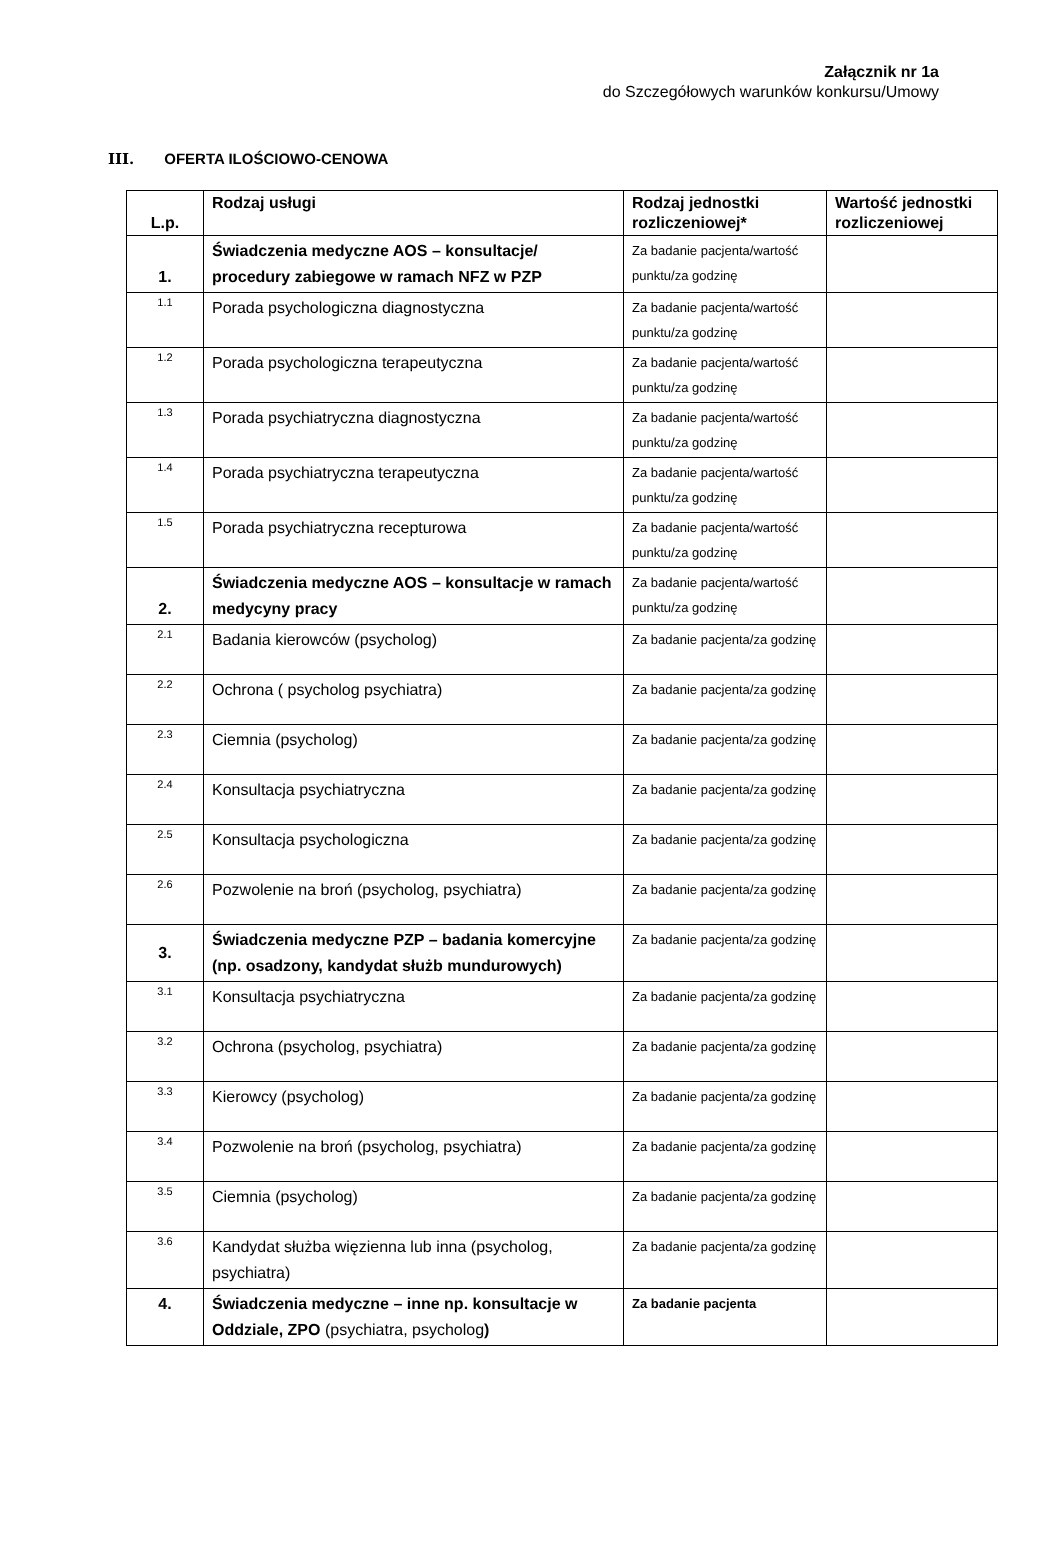Załącznik nr 1a
do Szczegółowych warunków konkursu/Umowy
III. OFERTA ILOŚCIOWO-CENOWA
| L.p. | Rodzaj usługi | Rodzaj jednostki rozliczeniowej* | Wartość jednostki rozliczeniowej |
| --- | --- | --- | --- |
| 1. | Świadczenia medyczne AOS – konsultacje/ procedury zabiegowe w ramach NFZ w PZP | Za badanie pacjenta/wartość punktu/za godzinę | |
| 1.1 | Porada psychologiczna diagnostyczna | Za badanie pacjenta/wartość punktu/za godzinę | |
| 1.2 | Porada psychologiczna terapeutyczna | Za badanie pacjenta/wartość punktu/za godzinę | |
| 1.3 | Porada psychiatryczna diagnostyczna | Za badanie pacjenta/wartość punktu/za godzinę | |
| 1.4 | Porada psychiatryczna terapeutyczna | Za badanie pacjenta/wartość punktu/za godzinę | |
| 1.5 | Porada psychiatryczna recepturowa | Za badanie pacjenta/wartość punktu/za godzinę | |
| 2. | Świadczenia medyczne AOS – konsultacje w ramach medycyny pracy | Za badanie pacjenta/wartość punktu/za godzinę | |
| 2.1 | Badania kierowców (psycholog) | Za badanie pacjenta/za godzinę | |
| 2.2 | Ochrona ( psycholog psychiatra) | Za badanie pacjenta/za godzinę | |
| 2.3 | Ciemnia (psycholog) | Za badanie pacjenta/za godzinę | |
| 2.4 | Konsultacja psychiatryczna | Za badanie pacjenta/za godzinę | |
| 2.5 | Konsultacja psychologiczna | Za badanie pacjenta/za godzinę | |
| 2.6 | Pozwolenie na broń (psycholog, psychiatra) | Za badanie pacjenta/za godzinę | |
| 3. | Świadczenia medyczne PZP – badania komercyjne (np. osadzony, kandydat służb mundurowych) | Za badanie pacjenta/za godzinę | |
| 3.1 | Konsultacja psychiatryczna | Za badanie pacjenta/za godzinę | |
| 3.2 | Ochrona (psycholog, psychiatra) | Za badanie pacjenta/za godzinę | |
| 3.3 | Kierowcy (psycholog) | Za badanie pacjenta/za godzinę | |
| 3.4 | Pozwolenie na broń (psycholog, psychiatra) | Za badanie pacjenta/za godzinę | |
| 3.5 | Ciemnia (psycholog) | Za badanie pacjenta/za godzinę | |
| 3.6 | Kandydat służba więzienna lub inna (psycholog, psychiatra) | Za badanie pacjenta/za godzinę | |
| 4. | Świadczenia medyczne – inne np. konsultacje w Oddziale, ZPO (psychiatra, psycholog ) | Za badanie pacjenta | |